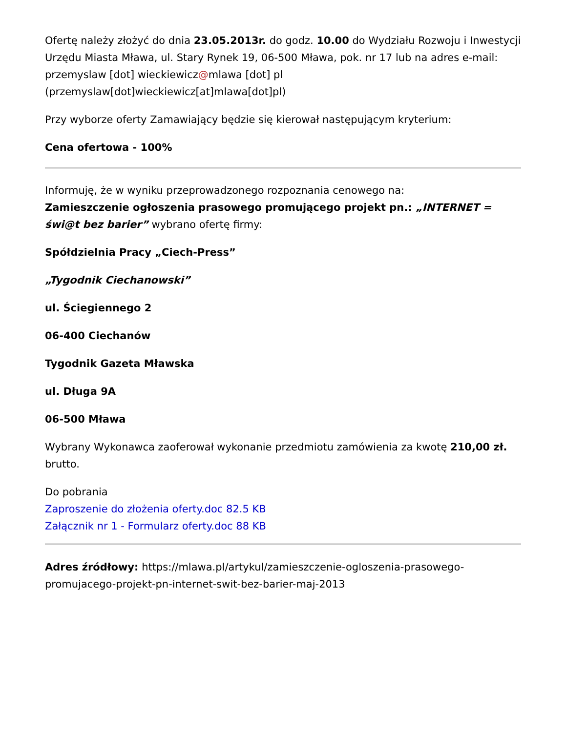Ofertę należy złożyć do dnia 23.05.2013r. do godz. 10.00 do Wydziału Rozwoju i Inwestycji Urzędu Miasta Mława, ul. Stary Rynek 19, 06-500 Mława, pok. nr 17 lub na adres e-mail: przemyslaw [dot] wieckiewicz@mlawa [dot] pl (przemyslaw[dot]wieckiewicz[at]mlawa[dot]pl)
Przy wyborze oferty Zamawiający będzie się kierował następującym kryterium:
Cena ofertowa - 100%
Informuję, że w wyniku przeprowadzonego rozpoznania cenowego na:
Zamieszczenie ogłoszenia prasowego promującego projekt pn.: „INTERNET = świ@t bez barier” wybrano ofertę firmy:
Spółdzielnia Pracy „Ciech-Press”
„Tygodnik Ciechanowski”
ul. Ściegiennego 2
06-400 Ciechanów
Tygodnik Gazeta Mławska
ul. Długa 9A
06-500 Mława
Wybrany Wykonawca zaoferował wykonanie przedmiotu zamówienia za kwotę 210,00 zł. brutto.
Do pobrania
Zaproszenie do złożenia oferty.doc 82.5 KB
Załącznik nr 1 - Formularz oferty.doc 88 KB
Adres źródłowy: https://mlawa.pl/artykul/zamieszczenie-ogloszenia-prasowego-promujacego-projekt-pn-internet-swit-bez-barier-maj-2013